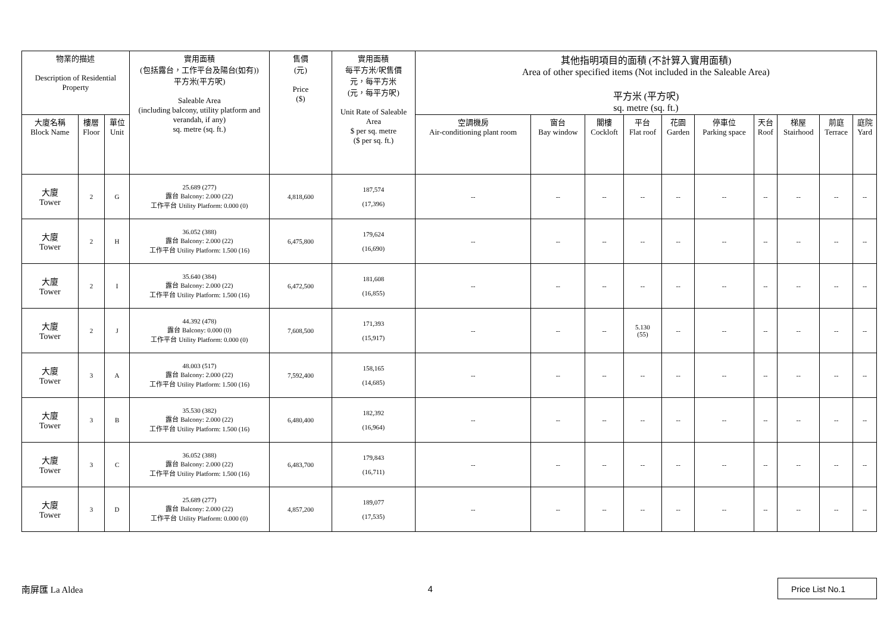| 物業的描述 Description of Residential Property | | | 實用面積 (包括露台，工作平台及陽台(如有)) 平方米(平方呎) Saleable Area (including balcony, utility platform and verandah, if any) sq. metre (sq. ft.) | 售價 (元) Price ($) | 實用面積 每平方米/呎售價 元，每平方米 (元，每平方呎) Unit Rate of Saleable Area $ per sq. metre ($ per sq. ft.) | 其他指明項目的面積 (不計算入實用面積) Area of other specified items (Not included in the Saleable Area) 平方米 (平方呎) sq. metre (sq. ft.) | | | | | | | | | |
| --- | --- | --- | --- | --- | --- | --- | --- | --- | --- | --- | --- | --- | --- | --- | --- |
| 大廈名稱 Block Name | 樓層 Floor | 單位 Unit | | | | 空調機房 Air-conditioning plant room | 窗台 Bay window | 閣樓 Cockloft | 平台 Flat roof | 花園 Garden | 停車位 Parking space | 天台 Roof | 梯屋 Stairhood | 前庭 Terrace | 庭院 Yard |
| 大廈 Tower | 2 | G | 25.689 (277) 露台 Balcony: 2.000 (22) 工作平台 Utility Platform: 0.000 (0) | 4,818,600 | 187,574 (17,396) | -- | -- | -- | -- | -- | -- | -- | -- | -- | -- |
| 大廈 Tower | 2 | H | 36.052 (388) 露台 Balcony: 2.000 (22) 工作平台 Utility Platform: 1.500 (16) | 6,475,800 | 179,624 (16,690) | -- | -- | -- | -- | -- | -- | -- | -- | -- | -- |
| 大廈 Tower | 2 | I | 35.640 (384) 露台 Balcony: 2.000 (22) 工作平台 Utility Platform: 1.500 (16) | 6,472,500 | 181,608 (16,855) | -- | -- | -- | -- | -- | -- | -- | -- | -- | -- |
| 大廈 Tower | 2 | J | 44.392 (478) 露台 Balcony: 0.000 (0) 工作平台 Utility Platform: 0.000 (0) | 7,608,500 | 171,393 (15,917) | -- | -- | -- | 5.130 (55) | -- | -- | -- | -- | -- | -- |
| 大廈 Tower | 3 | A | 48.003 (517) 露台 Balcony: 2.000 (22) 工作平台 Utility Platform: 1.500 (16) | 7,592,400 | 158,165 (14,685) | -- | -- | -- | -- | -- | -- | -- | -- | -- | -- |
| 大廈 Tower | 3 | B | 35.530 (382) 露台 Balcony: 2.000 (22) 工作平台 Utility Platform: 1.500 (16) | 6,480,400 | 182,392 (16,964) | -- | -- | -- | -- | -- | -- | -- | -- | -- | -- |
| 大廈 Tower | 3 | C | 36.052 (388) 露台 Balcony: 2.000 (22) 工作平台 Utility Platform: 1.500 (16) | 6,483,700 | 179,843 (16,711) | -- | -- | -- | -- | -- | -- | -- | -- | -- | -- |
| 大廈 Tower | 3 | D | 25.689 (277) 露台 Balcony: 2.000 (22) 工作平台 Utility Platform: 0.000 (0) | 4,857,200 | 189,077 (17,535) | -- | -- | -- | -- | -- | -- | -- | -- | -- | -- |
南屏匯 La Aldea 4 Price List No.1